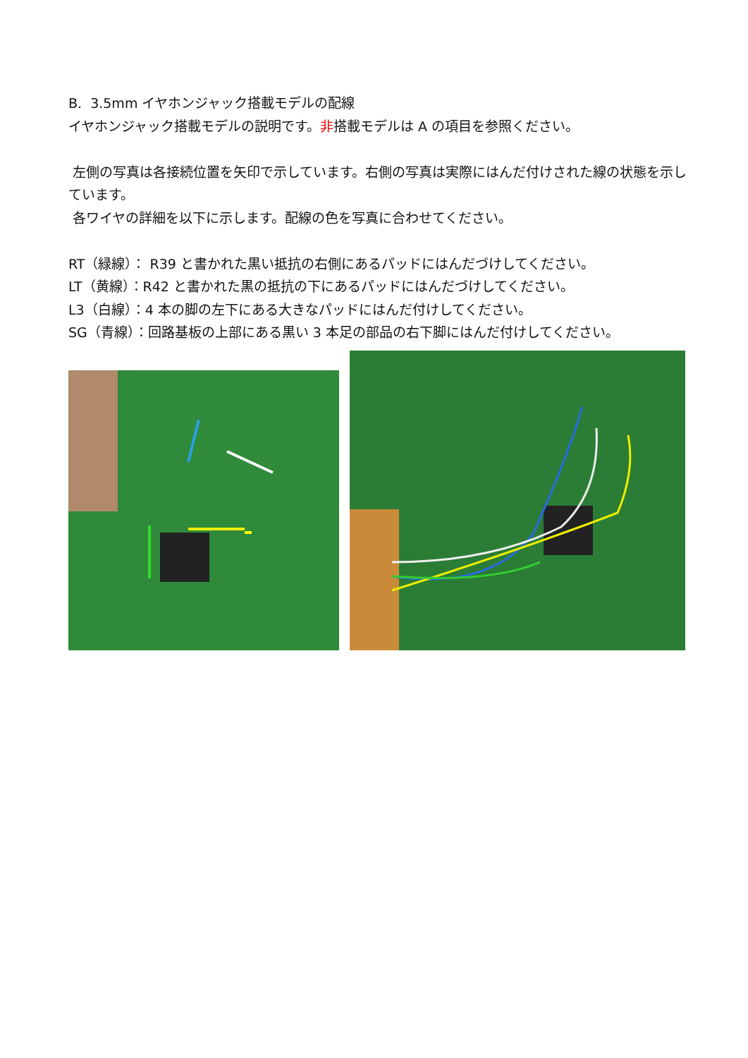B. 3.5mm イヤホンジャック搭載モデルの配線
イヤホンジャック搭載モデルの説明です。非搭載モデルは A の項目を参照ください。
左側の写真は各接続位置を矢印で示しています。右側の写真は実際にはんだ付けされた線の状態を示しています。
各ワイヤの詳細を以下に示します。配線の色を写真に合わせてください。
RT（緑線）： R39 と書かれた黒い抵抗の右側にあるパッドにはんだづけしてください。
LT（黄線）：R42 と書かれた黒の抵抗の下にあるパッドにはんだづけしてください。
L3（白線）：4 本の脚の左下にある大きなパッドにはんだ付けしてください。
SG（青線）：回路基板の上部にある黒い 3 本足の部品の右下脚にはんだ付けしてください。